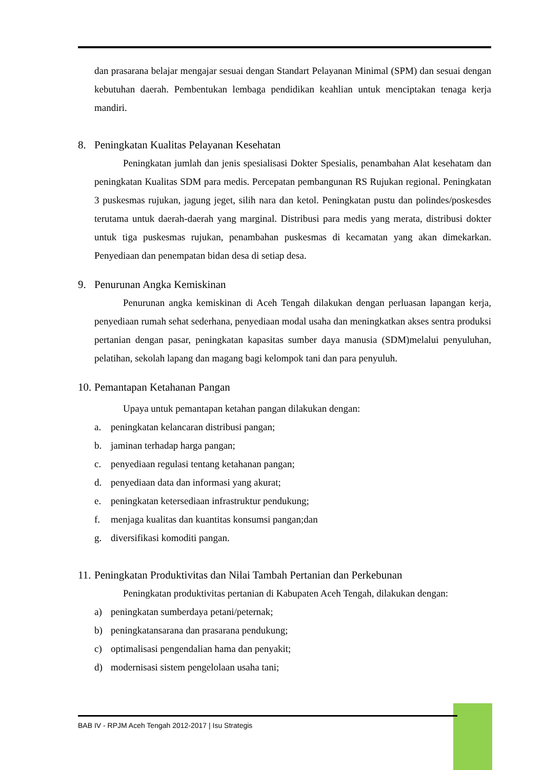dan prasarana belajar mengajar sesuai dengan Standart Pelayanan Minimal (SPM) dan sesuai dengan kebutuhan daerah. Pembentukan lembaga pendidikan keahlian untuk menciptakan tenaga kerja mandiri.
8. Peningkatan Kualitas Pelayanan Kesehatan
Peningkatan jumlah dan jenis spesialisasi Dokter Spesialis, penambahan Alat kesehatam dan peningkatan Kualitas SDM para medis. Percepatan pembangunan RS Rujukan regional. Peningkatan 3 puskesmas rujukan, jagung jeget, silih nara dan ketol. Peningkatan pustu dan polindes/poskesdes terutama untuk daerah-daerah yang marginal. Distribusi para medis yang merata, distribusi dokter untuk tiga puskesmas rujukan, penambahan puskesmas di kecamatan yang akan dimekarkan. Penyediaan dan penempatan bidan desa di setiap desa.
9. Penurunan Angka Kemiskinan
Penurunan angka kemiskinan di Aceh Tengah dilakukan dengan perluasan lapangan kerja, penyediaan rumah sehat sederhana, penyediaan modal usaha dan meningkatkan akses sentra produksi pertanian dengan pasar, peningkatan kapasitas sumber daya manusia (SDM)melalui penyuluhan, pelatihan, sekolah lapang dan magang bagi kelompok tani dan para penyuluh.
10. Pemantapan Ketahanan Pangan
Upaya untuk pemantapan ketahan pangan dilakukan dengan:
a. peningkatan kelancaran distribusi pangan;
b. jaminan terhadap harga pangan;
c. penyediaan regulasi tentang ketahanan pangan;
d. penyediaan data dan informasi yang akurat;
e. peningkatan ketersediaan infrastruktur pendukung;
f. menjaga kualitas dan kuantitas konsumsi pangan;dan
g. diversifikasi komoditi pangan.
11. Peningkatan Produktivitas dan Nilai Tambah Pertanian dan Perkebunan
Peningkatan produktivitas pertanian di Kabupaten Aceh Tengah, dilakukan dengan:
a) peningkatan sumberdaya petani/peternak;
b) peningkatansarana dan prasarana pendukung;
c) optimalisasi pengendalian hama dan penyakit;
d) modernisasi sistem pengelolaan usaha tani;
BAB IV - RPJM Aceh Tengah 2012-2017 | Isu Strategis